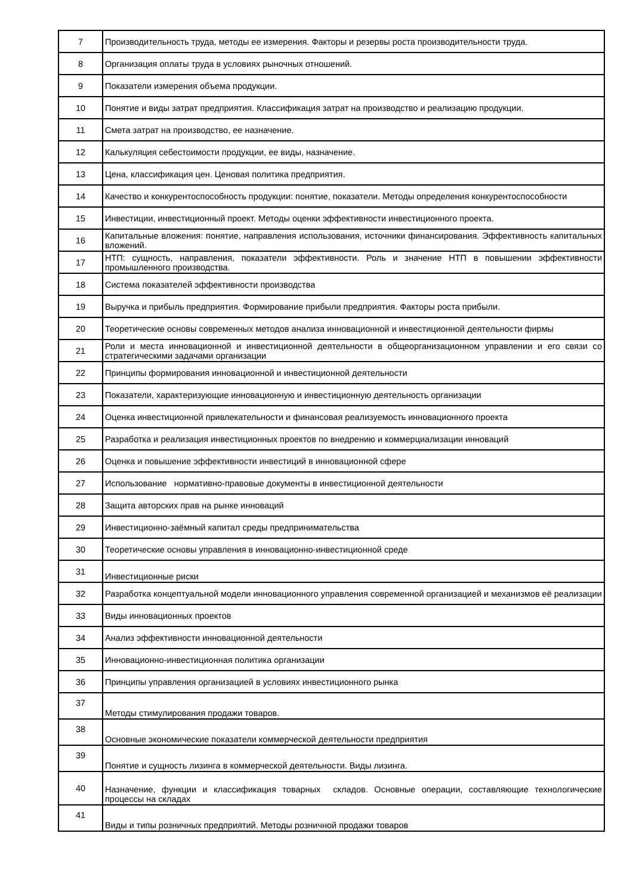| 7 | Производительность труда, методы ее измерения. Факторы и резервы роста производительности труда. |
| 8 | Организация оплаты труда в условиях рыночных отношений. |
| 9 | Показатели измерения объема продукции. |
| 10 | Понятие и виды затрат предприятия. Классификация затрат на производство и реализацию продукции. |
| 11 | Смета затрат на производство, ее назначение. |
| 12 | Калькуляция себестоимости продукции, ее виды, назначение. |
| 13 | Цена, классификация цен. Ценовая политика предприятия. |
| 14 | Качество и конкурентоспособность продукции: понятие, показатели. Методы определения конкурентоспособности |
| 15 | Инвестиции, инвестиционный проект. Методы оценки эффективности инвестиционного проекта. |
| 16 | Капитальные вложения: понятие, направления использования, источники финансирования. Эффективность капитальных вложений. |
| 17 | НТП: сущность, направления, показатели эффективности. Роль и значение НТП в повышении эффективности промышленного производства. |
| 18 | Система показателей эффективности производства |
| 19 | Выручка и прибыль предприятия. Формирование прибыли предприятия. Факторы роста прибыли. |
| 20 | Теоретические основы современных методов анализа инновационной и инвестиционной деятельности фирмы |
| 21 | Роли и места инновационной и инвестиционной деятельности в общеорганизационном управлении и его связи со стратегическими задачами организации |
| 22 | Принципы формирования инновационной и инвестиционной деятельности |
| 23 | Показатели, характеризующие инновационную и инвестиционную деятельность организации |
| 24 | Оценка инвестиционной привлекательности и финансовая реализуемость инновационного проекта |
| 25 | Разработка и реализация инвестиционных проектов по внедрению и коммерциализации инноваций |
| 26 | Оценка и повышение эффективности инвестиций в инновационной сфере |
| 27 | Использование нормативно-правовые документы в инвестиционной деятельности |
| 28 | Защита авторских прав на рынке инноваций |
| 29 | Инвестиционно-заёмный капитал среды предпринимательства |
| 30 | Теоретические основы управления в инновационно-инвестиционной среде |
| 31 | Инвестиционные риски |
| 32 | Разработка концептуальной модели инновационного управления современной организацией и механизмов её реализации |
| 33 | Виды инновационных проектов |
| 34 | Анализ эффективности инновационной деятельности |
| 35 | Инновационно-инвестиционная политика организации |
| 36 | Принципы управления организацией в условиях инвестиционного рынка |
| 37 | Методы стимулирования продажи товаров. |
| 38 | Основные экономические показатели коммерческой деятельности предприятия |
| 39 | Понятие и сущность лизинга в коммерческой деятельности. Виды лизинга. |
| 40 | Назначение, функции и классификация товарных складов. Основные операции, составляющие технологические процессы на складах |
| 41 | Виды и типы розничных предприятий. Методы розничной продажи товаров |